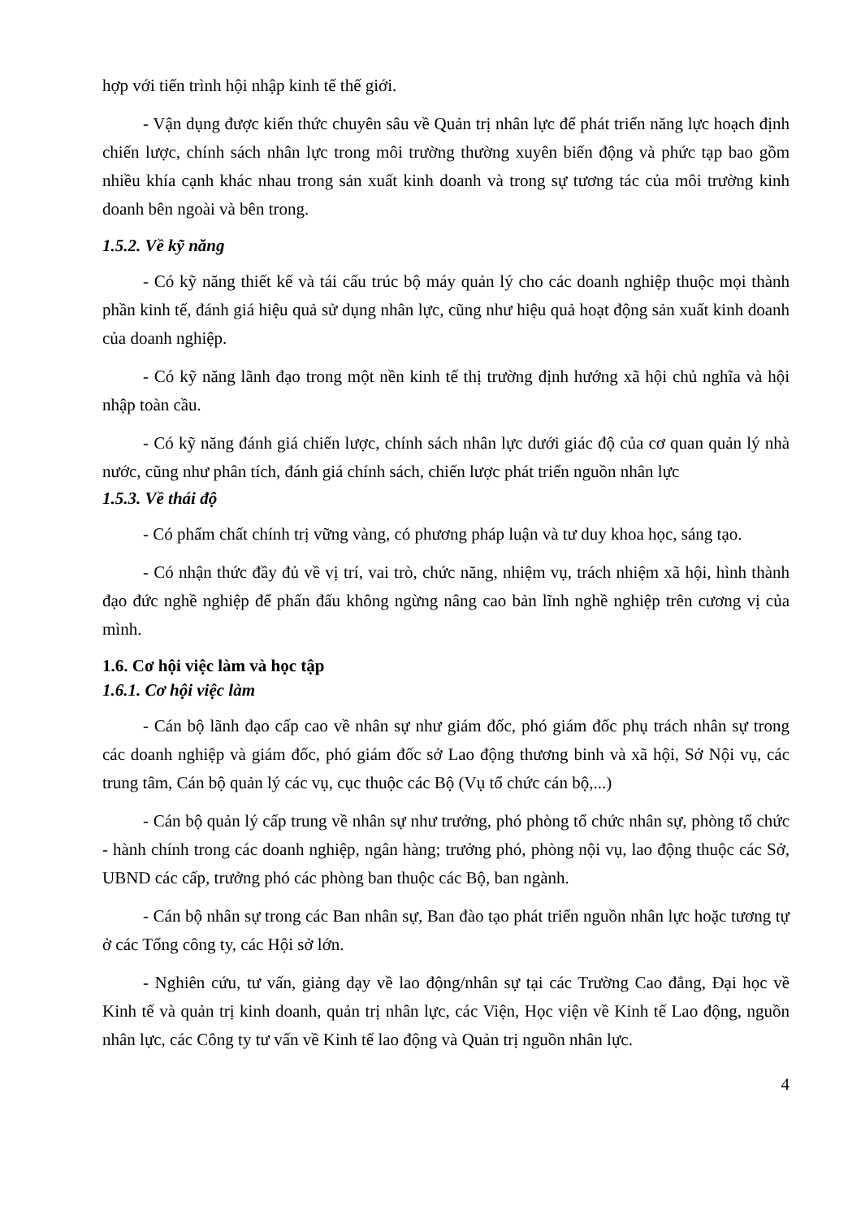hợp với tiến trình hội nhập kinh tế thế giới.
- Vận dụng được kiến thức chuyên sâu về Quản trị nhân lực để phát triển năng lực hoạch định chiến lược, chính sách nhân lực trong môi trường thường xuyên biến động và phức tạp bao gồm nhiều khía cạnh khác nhau trong sản xuất kinh doanh và trong sự tương tác của môi trường kinh doanh bên ngoài và bên trong.
1.5.2. Về kỹ năng
- Có kỹ năng thiết kế và tái cấu trúc bộ máy quản lý cho các doanh nghiệp thuộc mọi thành phần kinh tế, đánh giá hiệu quả sử dụng nhân lực, cũng như hiệu quả hoạt động sản xuất kinh doanh của doanh nghiệp.
- Có kỹ năng lãnh đạo trong một nền kinh tế thị trường định hướng xã hội chủ nghĩa và hội nhập toàn cầu.
- Có kỹ năng đánh giá chiến lược, chính sách nhân lực dưới giác độ của cơ quan quản lý nhà nước, cũng như phân tích, đánh giá chính sách, chiến lược phát triển nguồn nhân lực
1.5.3. Về thái độ
- Có phẩm chất chính trị vững vàng, có phương pháp luận và tư duy khoa học, sáng tạo.
- Có nhận thức đầy đủ về vị trí, vai trò, chức năng, nhiệm vụ, trách nhiệm xã hội, hình thành đạo đức nghề nghiệp để phấn đấu không ngừng nâng cao bản lĩnh nghề nghiệp trên cương vị của mình.
1.6. Cơ hội việc làm và học tập
1.6.1. Cơ hội việc làm
- Cán bộ lãnh đạo cấp cao về nhân sự như giám đốc, phó giám đốc phụ trách nhân sự trong các doanh nghiệp và giám đốc, phó giám đốc sở Lao động thương binh và xã hội, Sở Nội vụ, các trung tâm, Cán bộ quản lý các vụ, cục thuộc các Bộ (Vụ tổ chức cán bộ,...)
- Cán bộ quản lý cấp trung về nhân sự như trưởng, phó phòng tổ chức nhân sự, phòng tổ chức - hành chính trong các doanh nghiệp, ngân hàng; trưởng phó, phòng nội vụ, lao động thuộc các Sở, UBND các cấp, trưởng phó các phòng ban thuộc các Bộ, ban ngành.
- Cán bộ nhân sự trong các Ban nhân sự, Ban đào tạo phát triển nguồn nhân lực hoặc tương tự ở các Tổng công ty, các Hội sở lớn.
- Nghiên cứu, tư vấn, giảng dạy về lao động/nhân sự tại các Trường Cao đẳng, Đại học về Kinh tế và quản trị kinh doanh, quản trị nhân lực, các Viện, Học viện về Kinh tế Lao động, nguồn nhân lực, các Công ty tư vấn về Kinh tế lao động và Quản trị nguồn nhân lực.
4